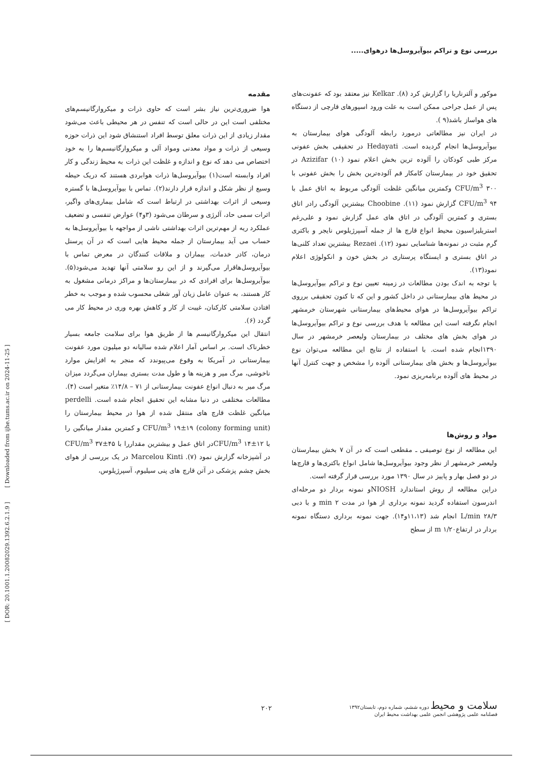بررسی نوع و تراکم بیوآیروسل‌ها درهوای.....
[ DOR: 20.1001.1.20082029.1392.6.2.1.9 ] [ Downloaded from ijhe.tums.ac.ir on 2024-11-25 ]
مقدمه
هوا ضروری‌ترین نیاز بشر است که حاوی ذرات و میکروارگانیسم‌های مختلفی است این در حالی است که تنفس در هر محیطی باعث می‌شود مقدار زیادی از این ذرات معلق توسط افراد استنشاق شود این ذرات حوزه وسیعی از ذرات و مواد معدنی ومواد آلی و میکروارگانیسم‌ها را به خود اختصاص می دهد که نوع و اندازه و غلظت این ذرات به محیط زندگی و کار افراد وابسته است(۱) بیوآیروسل‌ها ذرات هوابردی هستند که دریک حیطه وسیع از نظر شکل و اندازه قرار دارند(۲). تماس با بیوآیروسل‌ها با گستره وسیعی از اثرات بهداشتی در ارتباط است که شامل بیماری‌های واگیر، اثرات سمی حاد، آلرژی و سرطان می‌شود (۳و۴) عوارض تنفسی و تضعیف عملکرد ریه از مهم‌ترین اثرات بهداشتی ناشی از مواجهه با بیوآیروسل‌ها به حساب می آید بیمارستان از جمله محیط هایی است که در آن پرسنل درمان، کادر خدمات، بیماران و ملاقات کنندگان در معرض تماس با بیوآیروسل‌هاقرار می‌گیرند و از این رو سلامتی آنها تهدید می‌شود(۵). بیوآیروسل‌ها برای افرادی که در بیمارستان‌ها و مراکز درمانی مشغول به کار هستند، به عنوان عامل زیان آور شغلی محسوب شده و موجب به خطر افتادن سلامتی کارکنان، غیبت از کار و کاهش بهره وری در محیط کار می گردد (۶).
انتقال این میکروارگانیسم ها از طریق هوا برای سلامت جامعه بسیار خطرناک است. بر اساس آمار اعلام شده سالیانه دو میلیون مورد عفونت بیمارستانی در آمریکا به وقوع می‌پیوندد که منجر به افزایش موارد ناخوشی، مرگ میر و هزینه ها و طول مدت بستری بیماران می‌گردد میزان مرگ میر به دنبال انواع عفونت بیمارستانی از ۷۱ – ۱۴/۸٪ متغیر است (۴).
مطالعات مختلفی در دنیا مشابه این تحقیق انجام شده است. perdelli میانگین غلظت قارچ های منتقل شده از هوا در محیط بیمارستان را (colony forming unit) CFU/m<sup>3</sup> ۱۹±۱۹ و کمترین مقدار میانگین را با CFU/m<sup>3</sup> ۱۴±۱۲در اتاق عمل و بیشترین مقداررا با CFU/m<sup>3</sup> ۳۷±۴۵ در آشپزخانه گزارش نمود (۷). Marcelou Kinti در یک بررسی از هوای بخش چشم پزشکی در آتن قارچ های پنی سیلیوم، آسپرژیلوس،
موکور و آلترناریا را گزارش کرد (۸). Kelkar نیز معتقد بود که عفونت‌های پس از عمل جراحی ممکن است به علت ورود اسپورهای قارچی از دستگاه های هواساز باشد(۹ ).
در ایران نیز مطالعاتی درمورد رابطه آلودگی هوای بیمارستان به بیوآیروسل‌ها انجام گردیده است. Hedayati در تحقیقی بخش عفونی مرکز طبی کودکان را آلوده ترین بخش اعلام نمود (۱۰) Azizifar در تحقیق خود در بیمارستان کامکار قم آلوده‌ترین بخش را بخش عفونی با CFU/m<sup>3</sup> ۳۰۰ وکمترین میانگین غلظت آلودگی مربوط به اتاق عمل با CFU/m<sup>3</sup> ۹۴ گزارش نمود (۱۱). Choobine بیشترین آلودگی رادر اتاق بستری و کمترین آلودگی در اتاق های عمل گزارش نمود و علی‌رغم استریلیزاسیون محیط انواع قارچ ها از جمله آسپرژیلوس نایجر و باکتری گرم مثبت در نمونه‌ها شناسایی نمود (۱۲). Rezaei بیشترین تعداد کلنی‌ها در اتاق بستری و ایستگاه پرستاری در بخش خون و انکولوژی اعلام نمود(۱۳).
با توجه به اندک بودن مطالعات در زمینه تعیین نوع و تراکم بیوآیروسل‌ها در محیط های بیمارستانی در داخل کشور و این که تا کنون تحقیقی برروی تراکم بیوآیروسل‌ها در هوای محیط‌های بیمارستانی شهرستان خرمشهر انجام نگرفته است این مطالعه با هدف بررسی نوع و تراکم بیوآیروسل‌ها در هوای بخش های مختلف در بیمارستان ولیعصر خرمشهر در سال ۱۳۹۰انجام شده است. با استفاده از نتایج این مطالعه می‌توان نوع بیوآیروسل‌ها و بخش های بیمارستانی آلوده را مشخص و جهت کنترل آنها در محیط های آلوده برنامه‌ریزی نمود.
مواد و روش‌ها
این مطالعه از نوع توصیفی ـ مقطعی است که در آن ۷ بخش بیمارستان ولیعصر خرمشهر از نظر وجود بیوآیروسل‌ها شامل انواع باکتری‌ها و قارچ‌ها در دو فصل بهار و پاییز در سال ۱۳۹۰ مورد بررسی قرار گرفته است.
دراین مطالعه از روش استاندارد NIOSHو نمونه بردار دو مرحله‌ای اندرسون استفاده گردید نمونه برداری از هوا در مدت ۲ min و با دبی L/min ۲۸/۳ انجام شد (۱۱،۱۳و۱۴). جهت نمونه برداری دستگاه نمونه بردار در ارتفاعm ۱/۲۰ از سطح
سلامت و محیط دوره ششم، شماره دوم، تابستان۱۳۹۲
فصلنامه علمی پژوهشی انجمن علمی بهداشت محیط ایران
۲۰۲